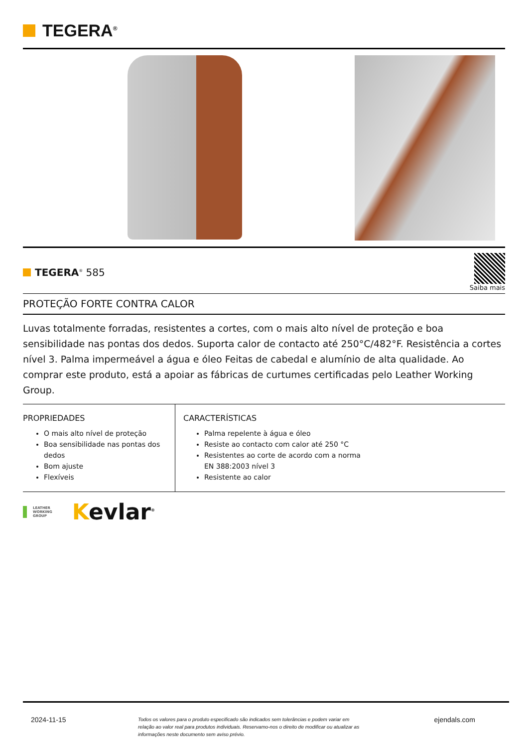TEGERA<sup>®</sup>
TEGERA<sup>®</sup> 585
Saiba mais
PROTEÇÃO FORTE CONTRA CALOR
Luvas totalmente forradas, resistentes a cortes, com o mais alto nível de proteção e boa sensibilidade nas pontas dos dedos. Suporta calor de contacto até 250°C/482°F. Resistência a cortes nível 3. Palma impermeável a água e óleo Feitas de cabedal e alumínio de alta qualidade. Ao comprar este produto, está a apoiar as fábricas de curtumes certificadas pelo Leather Working Group.
PROPRIEDADES
O mais alto nível de proteção
Boa sensibilidade nas pontas dos dedos
Bom ajuste
Flexíveis
CARACTERÍSTICAS
Palma repelente à água e óleo
Resiste ao contacto com calor até 250 °C
Resistentes ao corte de acordo com a norma
EN 388:2003 nível 3
Resistente ao calor
LEATHER
WORKING
GROUP
Kevlar<sup>®</sup>
2024-11-15
Todos os valores para o produto especificado são indicados sem tolerâncias e podem variar em relação ao valor real para produtos individuais. Reservamo-nos o direito de modificar ou atualizar as informações neste documento sem aviso prévio.
ejendals.com